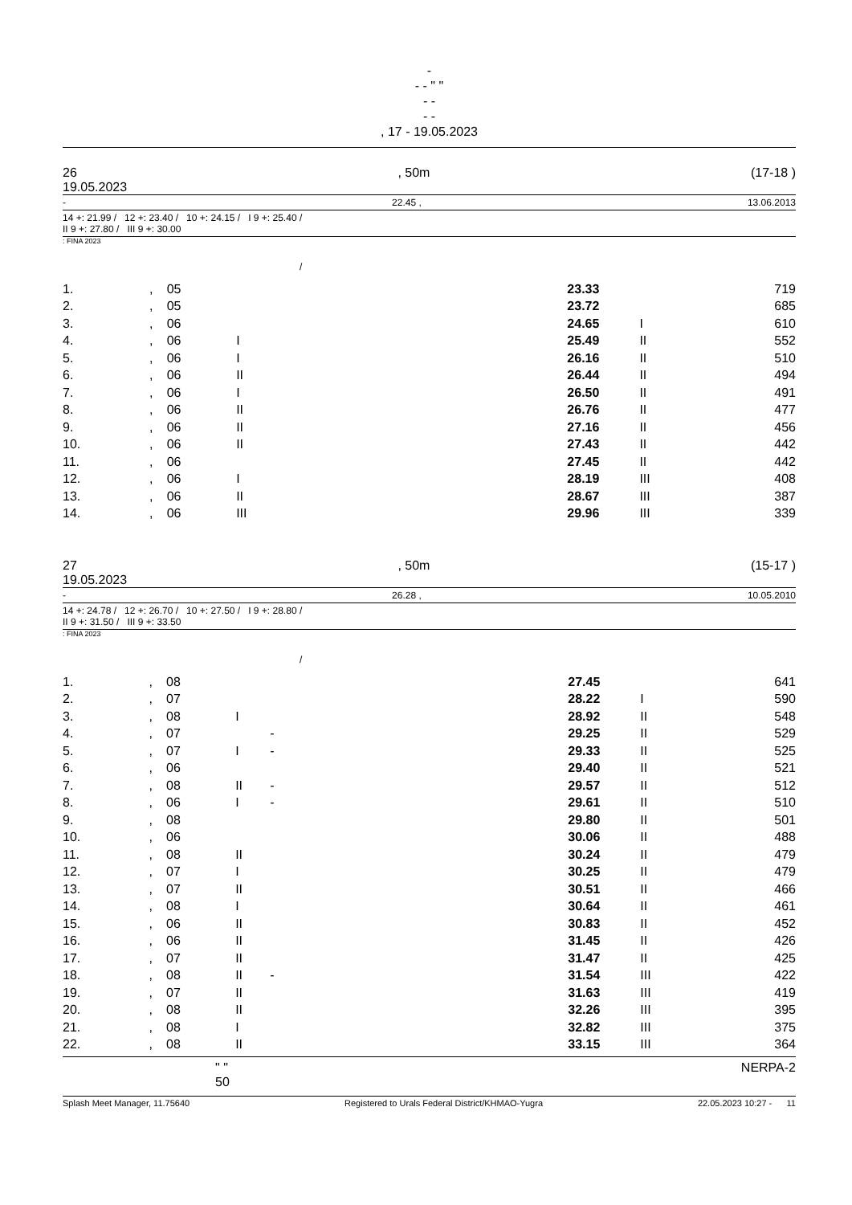-
- - " "
- -
- -
, 17 - 19.05.2023
26, 50m (17-18 )
19.05.2023
- 22.45 , 13.06.2013
14 +: 21.99 / 12 +: 23.40 / 10 +: 24.15 / I 9 +: 25.40 /
II 9 +: 27.80 / III 9 +: 30.00
: FINA 2023
/
| 1. | , | 05 | | | 23.33 | | 719 |
| 2. | , | 05 | | | 23.72 | | 685 |
| 3. | , | 06 | | | 24.65 | I | 610 |
| 4. | , | 06 | I | | 25.49 | II | 552 |
| 5. | , | 06 | I | | 26.16 | II | 510 |
| 6. | , | 06 | II | | 26.44 | II | 494 |
| 7. | , | 06 | I | | 26.50 | II | 491 |
| 8. | , | 06 | II | | 26.76 | II | 477 |
| 9. | , | 06 | II | | 27.16 | II | 456 |
| 10. | , | 06 | II | | 27.43 | II | 442 |
| 11. | , | 06 | | | 27.45 | II | 442 |
| 12. | , | 06 | I | | 28.19 | III | 408 |
| 13. | , | 06 | II | | 28.67 | III | 387 |
| 14. | , | 06 | III | | 29.96 | III | 339 |
27, 50m (15-17 )
19.05.2023
- 26.28 , 10.05.2010
14 +: 24.78 / 12 +: 26.70 / 10 +: 27.50 / I 9 +: 28.80 /
II 9 +: 31.50 / III 9 +: 33.50
: FINA 2023
/
| 1. | , | 08 | | | 27.45 | | 641 |
| 2. | , | 07 | | | 28.22 | I | 590 |
| 3. | , | 08 | I | | 28.92 | II | 548 |
| 4. | , | 07 | | - | 29.25 | II | 529 |
| 5. | , | 07 | I | - | 29.33 | II | 525 |
| 6. | , | 06 | | | 29.40 | II | 521 |
| 7. | , | 08 | II | - | 29.57 | II | 512 |
| 8. | , | 06 | I | - | 29.61 | II | 510 |
| 9. | , | 08 | | | 29.80 | II | 501 |
| 10. | , | 06 | | | 30.06 | II | 488 |
| 11. | , | 08 | II | | 30.24 | II | 479 |
| 12. | , | 07 | I | | 30.25 | II | 479 |
| 13. | , | 07 | II | | 30.51 | II | 466 |
| 14. | , | 08 | I | | 30.64 | II | 461 |
| 15. | , | 06 | II | | 30.83 | II | 452 |
| 16. | , | 06 | II | | 31.45 | II | 426 |
| 17. | , | 07 | II | | 31.47 | II | 425 |
| 18. | , | 08 | II | - | 31.54 | III | 422 |
| 19. | , | 07 | II | | 31.63 | III | 419 |
| 20. | , | 08 | II | | 32.26 | III | 395 |
| 21. | , | 08 | I | | 32.82 | III | 375 |
| 22. | , | 08 | II | | 33.15 | III | 364 |
" "
50 NERPA-2
Splash Meet Manager, 11.75640 Registered to Urals Federal District/KHMAO-Yugra 22.05.2023 10:27 - 11